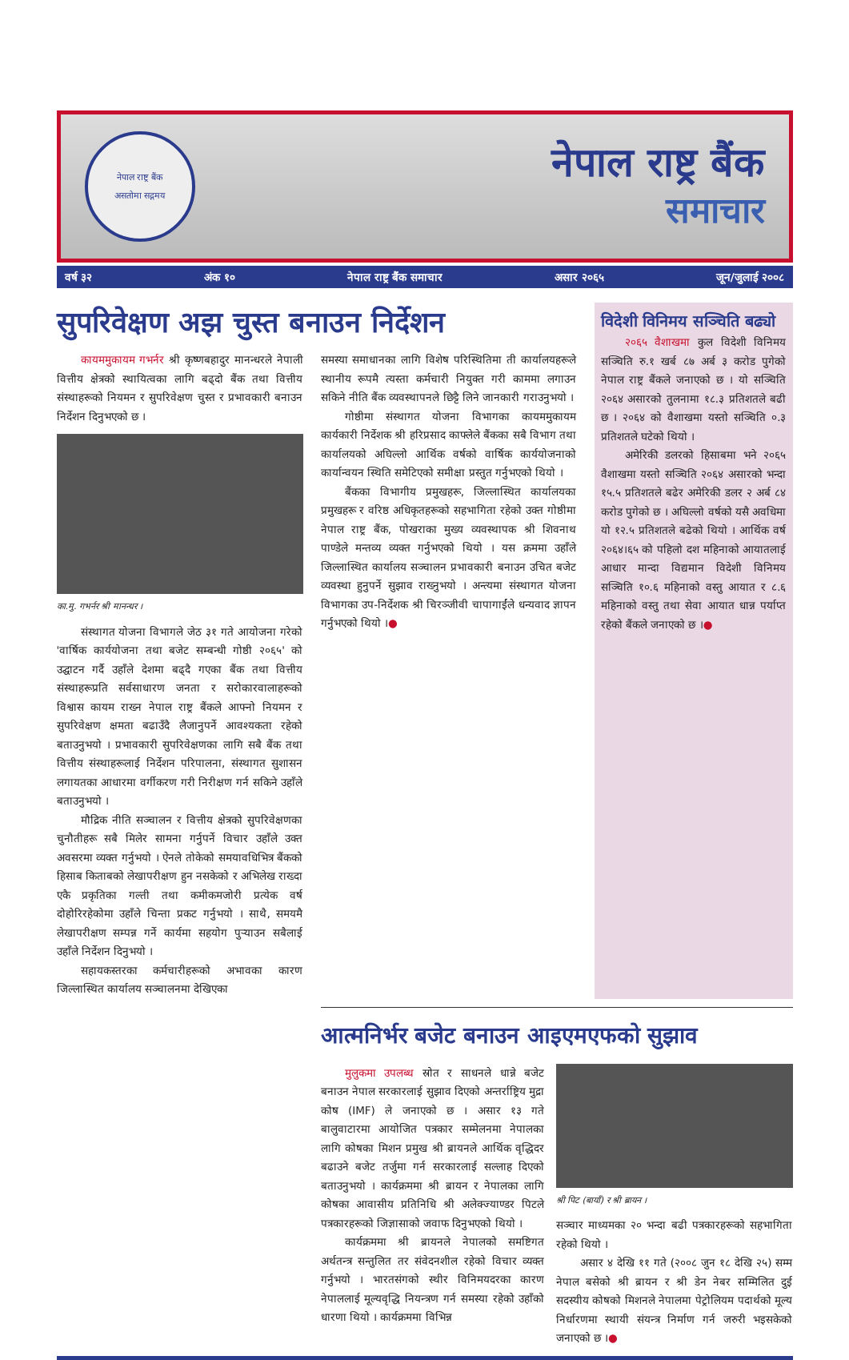नेपाल राष्ट्र बैंक
असतोमा सद्गमय
नेपाल राष्ट्र बैंक
समाचार
वर्ष ३२ अंक १० नेपाल राष्ट्र बैंक समाचार असार २०६५ जून/जुलाई २००८
सुपरिवेक्षण अझ चुस्त बनाउन निर्देशन
कायममुकायम गभर्नर श्री कृष्णबहादुर मानन्धरले नेपाली वित्तीय क्षेत्रको स्थायित्वका लागि बढ्दो बैंक तथा वित्तीय संस्थाहरूको नियमन र सुपरिवेक्षण चुस्त र प्रभावकारी बनाउन निर्देशन दिनुभएको छ ।
का.मु. गभर्नर श्री मानन्धर ।
संस्थागत योजना विभागले जेठ ३१ गते आयोजना गरेको 'वार्षिक कार्ययोजना तथा बजेट सम्बन्धी गोष्ठी २०६५' को उद्घाटन गर्दै उहाँले देशमा बढ्दै गएका बैंक तथा वित्तीय संस्थाहरूप्रति सर्वसाधारण जनता र सरोकारवालाहरूको विश्वास कायम राख्न नेपाल राष्ट्र बैंकले आफ्नो नियमन र सुपरिवेक्षण क्षमता बढाउँदै लैजानुपर्ने आवश्यकता रहेको बताउनुभयो । प्रभावकारी सुपरिवेक्षणका लागि सबै बैंक तथा वित्तीय संस्थाहरूलाई निर्देशन परिपालना, संस्थागत सुशासन लगायतका आधारमा वर्गीकरण गरी निरीक्षण गर्न सकिने उहाँले बताउनुभयो ।
मौद्रिक नीति सञ्चालन र वित्तीय क्षेत्रको सुपरिवेक्षणका चुनौतीहरू सबै मिलेर सामना गर्नुपर्ने विचार उहाँले उक्त अवसरमा व्यक्त गर्नुभयो । ऐनले तोकेको समयावधिभित्र बैंकको हिसाब किताबको लेखापरीक्षण हुन नसकेको र अभिलेख राख्दा एकै प्रकृतिका गल्ती तथा कमीकमजोरी प्रत्येक वर्ष दोहोरिरहेकोमा उहाँले चिन्ता प्रकट गर्नुभयो । साथै, समयमै लेखापरीक्षण सम्पन्न गर्ने कार्यमा सहयोग पुर्‍याउन सबैलाई उहाँले निर्देशन दिनुभयो ।
सहायकस्तरका कर्मचारीहरूको अभावका कारण जिल्लास्थित कार्यालय सञ्चालनमा देखिएका
समस्या समाधानका लागि विशेष परिस्थितिमा ती कार्यालयहरूले स्थानीय रूपमै त्यस्ता कर्मचारी नियुक्त गरी काममा लगाउन सकिने नीति बैंक व्यवस्थापनले छिट्टै लिने जानकारी गराउनुभयो ।
गोष्ठीमा संस्थागत योजना विभागका कायममुकायम कार्यकारी निर्देशक श्री हरिप्रसाद काफ्लेले बैंकका सबै विभाग तथा कार्यालयको अघिल्लो आर्थिक वर्षको वार्षिक कार्ययोजनाको कार्यान्वयन स्थिति समेटिएको समीक्षा प्रस्तुत गर्नुभएको थियो ।
बैंकका विभागीय प्रमुखहरू, जिल्लास्थित कार्यालयका प्रमुखहरू र वरिष्ठ अधिकृतहरूको सहभागिता रहेको उक्त गोष्ठीमा नेपाल राष्ट्र बैंक, पोखराका मुख्य व्यवस्थापक श्री शिवनाथ पाण्डेले मन्तव्य व्यक्त गर्नुभएको थियो । यस क्रममा उहाँले जिल्लास्थित कार्यालय सञ्चालन प्रभावकारी बनाउन उचित बजेट व्यवस्था हुनुपर्ने सुझाव राख्नुभयो । अन्त्यमा संस्थागत योजना विभागका उप-निर्देशक श्री चिरञ्जीवी चापागाईंले धन्यवाद ज्ञापन गर्नुभएको थियो ।●
विदेशी विनिमय सञ्चिति बढ्यो
२०६५ वैशाखमा कुल विदेशी विनिमय सञ्चिति रु.१ खर्ब ८७ अर्ब ३ करोड पुगेको नेपाल राष्ट्र बैंकले जनाएको छ । यो सञ्चिति २०६४ असारको तुलनामा १८.३ प्रतिशतले बढी छ । २०६४ को वैशाखमा यस्तो सञ्चिति ०.३ प्रतिशतले घटेको थियो ।
अमेरिकी डलरको हिसाबमा भने २०६५ वैशाखमा यस्तो सञ्चिति २०६४ असारको भन्दा १५.५ प्रतिशतले बढेर अमेरिकी डलर २ अर्ब ८४ करोड पुगेको छ । अघिल्लो वर्षको यसै अवधिमा यो १२.५ प्रतिशतले बढेको थियो । आर्थिक वर्ष २०६४।६५ को पहिलो दश महिनाको आयातलाई आधार मान्दा विद्यमान विदेशी विनिमय सञ्चिति १०.६ महिनाको वस्तु आयात र ८.६ महिनाको वस्तु तथा सेवा आयात धान्न पर्याप्त रहेको बैंकले जनाएको छ ।●
आत्मनिर्भर बजेट बनाउन आइएमएफको सुझाव
मुलुकमा उपलब्ध स्रोत र साधनले धान्ने बजेट बनाउन नेपाल सरकारलाई सुझाव दिएको अन्तर्राष्ट्रिय मुद्रा कोष (IMF) ले जनाएको छ । असार १३ गते बालुवाटारमा आयोजित पत्रकार सम्मेलनमा नेपालका लागि कोषका मिशन प्रमुख श्री ब्रायनले आर्थिक वृद्धिदर बढाउने बजेट तर्जुमा गर्न सरकारलाई सल्लाह दिएको बताउनुभयो । कार्यक्रममा श्री ब्रायन र नेपालका लागि कोषका आवासीय प्रतिनिधि श्री अलेक्ज्याण्डर पिटले पत्रकारहरूको जिज्ञासाको जवाफ दिनुभएको थियो ।
कार्यक्रममा श्री ब्रायनले नेपालको समष्टिगत अर्थतन्त्र सन्तुलित तर संवेदनशील रहेको विचार व्यक्त गर्नुभयो । भारतसंगको स्थीर विनिमयदरका कारण नेपाललाई मूल्यवृद्धि नियन्त्रण गर्न समस्या रहेको उहाँको धारणा थियो । कार्यक्रममा विभिन्न
श्री पिट (बायाँ) र श्री ब्रायन ।
सञ्चार माध्यमका २० भन्दा बढी पत्रकारहरूको सहभागिता रहेको थियो ।
असार ४ देखि ११ गते (२००८ जुन १८ देखि २५) सम्म नेपाल बसेको श्री ब्रायन र श्री डेन नेबर सम्मिलित दुई सदस्यीय कोषको मिशनले नेपालमा पेट्रोलियम पदार्थको मूल्य निर्धारणमा स्थायी संयन्त्र निर्माण गर्न जरुरी भइसकेको जनाएको छ ।●